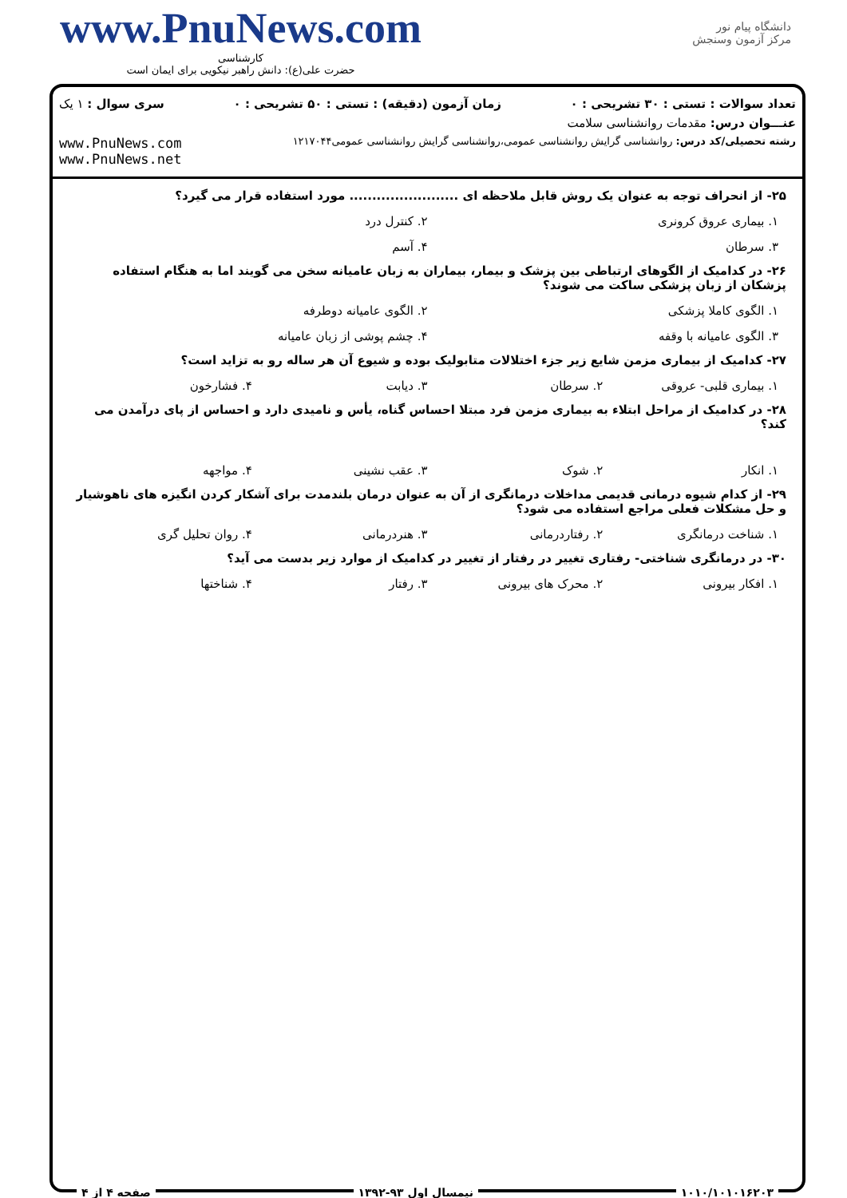www.PnuNews.com
کارشناسی
حضرت علی(ع): دانش راهبر نیکویی برای ایمان است
دانشگاه پیام نور
مرکز آزمون وسنجش
تعداد سوالات : تستی : ۳۰ تشریحی : ۰ زمان آزمون (دقیقه) : تستی : ۵۰ تشریحی : ۰ سری سوال : ۱ یک
عنـــوان درس: مقدمات روانشناسی سلامت
رشته تحصیلی/کد درس: روانشناسی گرایش روانشناسی عمومی،روانشناسی گرایش روانشناسی عمومی۱۲۱۷۰۴۴ www.PnuNews.com
www.PnuNews.net
۲۵- از انحراف توجه به عنوان یک روش قابل ملاحظه ای ........................ مورد استفاده قرار می گیرد؟
۱. بیماری عروق کرونری ۲. کنترل درد
۳. سرطان ۴. آسم
۲۶- در کدامیک از الگوهای ارتباطی بین پزشک و بیمار، بیماران به زبان عامیانه سخن می گویند اما به هنگام استفاده پزشکان از زبان پزشکی ساکت می شوند؟
۱. الگوی کاملا پزشکی ۲. الگوی عامیانه دوطرفه
۳. الگوی عامیانه با وقفه ۴. چشم پوشی از زبان عامیانه
۲۷- کدامیک از بیماری مزمن شایع زیر جزء اختلالات متابولیک بوده و شیوع آن هر ساله رو به تزاید است؟
۱. بیماری قلبی- عروقی ۲. سرطان ۳. دیابت ۴. فشارخون
۲۸- در کدامیک از مراحل ابتلاء به بیماری مزمن فرد مبتلا احساس گناه، یأس و نامیدی دارد و احساس از پای درآمدن می کند؟
۱. انکار ۲. شوک ۳. عقب نشینی ۴. مواجهه
۲۹- از کدام شیوه درمانی قدیمی مداخلات درمانگری از آن به عنوان درمان بلندمدت برای آشکار کردن انگیزه های ناهوشیار و حل مشکلات فعلی مراجع استفاده می شود؟
۱. شناخت درمانگری ۲. رفتاردرمانی ۳. هنردرمانی ۴. روان تحلیل گری
۳۰- در درمانگری شناختی- رفتاری تغییر در رفتار از تغییر در کدامیک از موارد زیر بدست می آید؟
۱. افکار بیرونی ۲. محرک های بیرونی ۳. رفتار ۴. شناختها
۱۰۱۰/۱۰۱۰۱۶۲۰۳ نیمسال اول ۹۳-۱۳۹۲ صفحه ۴ از ۴